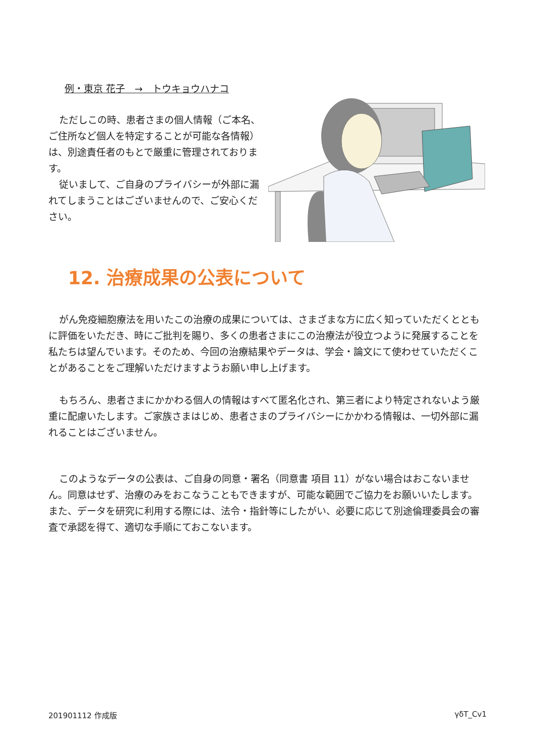例・東京 花子　→　トウキョウハナコ
ただしこの時、患者さまの個人情報（ご本名、ご住所など個人を特定することが可能な各情報）は、別途責任者のもとで厳重に管理されております。
従いまして、ご自身のプライバシーが外部に漏れてしまうことはございませんので、ご安心ください。
12. 治療成果の公表について
がん免疫細胞療法を用いたこの治療の成果については、さまざまな方に広く知っていただくとともに評価をいただき、時にご批判を賜り、多くの患者さまにこの治療法が役立つように発展することを私たちは望んでいます。そのため、今回の治療結果やデータは、学会・論文にて使わせていただくことがあることをご理解いただけますようお願い申し上げます。
もちろん、患者さまにかかわる個人の情報はすべて匿名化され、第三者により特定されないよう厳重に配慮いたします。ご家族さまはじめ、患者さまのプライバシーにかかわる情報は、一切外部に漏れることはございません。
このようなデータの公表は、ご自身の同意・署名（同意書 項目 11）がない場合はおこないません。同意はせず、治療のみをおこなうこともできますが、可能な範囲でご協力をお願いいたします。また、データを研究に利用する際には、法令・指針等にしたがい、必要に応じて別途倫理委員会の審査で承認を得て、適切な手順にておこないます。
201901112 作成版 γδT_Cv1